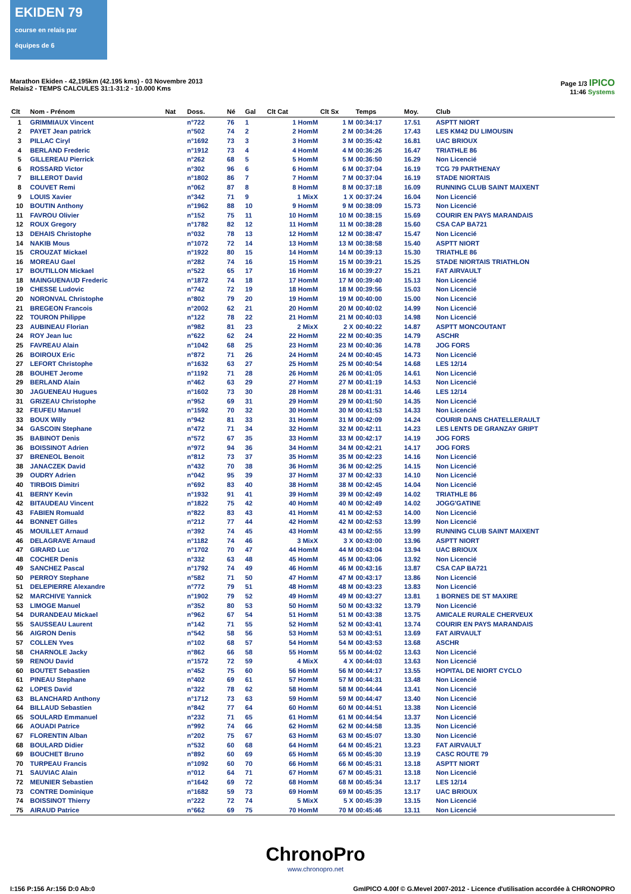EKIDEN 79
course en relais par équipes de 6
Marathon Ekiden - 42,195km (42.195 kms) - 03 Novembre 2013
Relais2 - TEMPS CALCULES 31:1-31:2 - 10.000 Kms
Page 1/3 IPICO
11:46 Systems
| Clt | Nom - Prénom | Nat | Doss. | Né | Gal | Clt Cat | Clt Sx | Temps | Moy. | Club |
| --- | --- | --- | --- | --- | --- | --- | --- | --- | --- | --- |
| 1 | GRIMMIAUX Vincent | | n°722 | 76 | 1 | 1 HomM | 1 M | 00:34:17 | 17.51 | ASPTT NIORT |
| 2 | PAYET Jean patrick | | n°502 | 74 | 2 | 2 HomM | 2 M | 00:34:26 | 17.43 | LES KM42 DU LIMOUSIN |
| 3 | PILLAC Ciryl | | n°1692 | 73 | 3 | 3 HomM | 3 M | 00:35:42 | 16.81 | UAC BRIOUX |
| 4 | BERLAND Frederic | | n°1912 | 73 | 4 | 4 HomM | 4 M | 00:36:26 | 16.47 | TRIATHLE 86 |
| 5 | GILLEREAU Pierrick | | n°262 | 68 | 5 | 5 HomM | 5 M | 00:36:50 | 16.29 | Non Licencié |
| 6 | ROSSARD Victor | | n°302 | 96 | 6 | 6 HomM | 6 M | 00:37:04 | 16.19 | TCG 79 PARTHENAY |
| 7 | BILLEROT David | | n°1802 | 86 | 7 | 7 HomM | 7 M | 00:37:04 | 16.19 | STADE NIORTAIS |
| 8 | COUVET Remi | | n°062 | 87 | 8 | 8 HomM | 8 M | 00:37:18 | 16.09 | RUNNING CLUB SAINT MAIXENT |
| 9 | LOUIS Xavier | | n°342 | 71 | 9 | 1 MixX | 1 X | 00:37:24 | 16.04 | Non Licencié |
| 10 | BOUTIN Anthony | | n°1962 | 88 | 10 | 9 HomM | 9 M | 00:38:09 | 15.73 | Non Licencié |
| 11 | FAVROU Olivier | | n°152 | 75 | 11 | 10 HomM | 10 M | 00:38:15 | 15.69 | COURIR EN PAYS MARANDAIS |
| 12 | ROUX Gregory | | n°1782 | 82 | 12 | 11 HomM | 11 M | 00:38:28 | 15.60 | CSA CAP BA721 |
| 13 | DEHAIS Christophe | | n°032 | 78 | 13 | 12 HomM | 12 M | 00:38:47 | 15.47 | Non Licencié |
| 14 | NAKIB Mous | | n°1072 | 72 | 14 | 13 HomM | 13 M | 00:38:58 | 15.40 | ASPTT NIORT |
| 15 | CROUZAT Mickael | | n°1922 | 80 | 15 | 14 HomM | 14 M | 00:39:13 | 15.30 | TRIATHLE 86 |
| 16 | MOREAU Gael | | n°282 | 74 | 16 | 15 HomM | 15 M | 00:39:21 | 15.25 | STADE NIORTAIS TRIATHLON |
| 17 | BOUTILLON Mickael | | n°522 | 65 | 17 | 16 HomM | 16 M | 00:39:27 | 15.21 | FAT AIRVAULT |
| 18 | MAINGUENAUD Frederic | | n°1872 | 74 | 18 | 17 HomM | 17 M | 00:39:40 | 15.13 | Non Licencié |
| 19 | CHESSE Ludovic | | n°742 | 72 | 19 | 18 HomM | 18 M | 00:39:56 | 15.03 | Non Licencié |
| 20 | NORONVAL Christophe | | n°802 | 79 | 20 | 19 HomM | 19 M | 00:40:00 | 15.00 | Non Licencié |
| 21 | BREGEON Francois | | n°2002 | 62 | 21 | 20 HomM | 20 M | 00:40:02 | 14.99 | Non Licencié |
| 22 | TOURON Philippe | | n°122 | 78 | 22 | 21 HomM | 21 M | 00:40:03 | 14.98 | Non Licencié |
| 23 | AUBINEAU Florian | | n°982 | 81 | 23 | 2 MixX | 2 X | 00:40:22 | 14.87 | ASPTT MONCOUTANT |
| 24 | ROY Jean luc | | n°622 | 62 | 24 | 22 HomM | 22 M | 00:40:35 | 14.79 | ASCHR |
| 25 | FAVREAU Alain | | n°1042 | 68 | 25 | 23 HomM | 23 M | 00:40:36 | 14.78 | JOG FORS |
| 26 | BOIROUX Eric | | n°872 | 71 | 26 | 24 HomM | 24 M | 00:40:45 | 14.73 | Non Licencié |
| 27 | LEFORT Christophe | | n°1632 | 63 | 27 | 25 HomM | 25 M | 00:40:54 | 14.68 | LES 12/14 |
| 28 | BOUHET Jerome | | n°1192 | 71 | 28 | 26 HomM | 26 M | 00:41:05 | 14.61 | Non Licencié |
| 29 | BERLAND Alain | | n°462 | 63 | 29 | 27 HomM | 27 M | 00:41:19 | 14.53 | Non Licencié |
| 30 | JAGUENEAU Hugues | | n°1602 | 73 | 30 | 28 HomM | 28 M | 00:41:31 | 14.46 | LES 12/14 |
| 31 | GRIZEAU Christophe | | n°952 | 69 | 31 | 29 HomM | 29 M | 00:41:50 | 14.35 | Non Licencié |
| 32 | FEUFEU Manuel | | n°1592 | 70 | 32 | 30 HomM | 30 M | 00:41:53 | 14.33 | Non Licencié |
| 33 | BOUX Willy | | n°942 | 81 | 33 | 31 HomM | 31 M | 00:42:09 | 14.24 | COURIR DANS CHATELLERAULT |
| 34 | GASCOIN Stephane | | n°472 | 71 | 34 | 32 HomM | 32 M | 00:42:11 | 14.23 | LES LENTS DE GRANZAY GRIPT |
| 35 | BABINOT Denis | | n°572 | 67 | 35 | 33 HomM | 33 M | 00:42:17 | 14.19 | JOG FORS |
| 36 | BOISSINOT Adrien | | n°972 | 94 | 36 | 34 HomM | 34 M | 00:42:21 | 14.17 | JOG FORS |
| 37 | BRENEOL Benoit | | n°812 | 73 | 37 | 35 HomM | 35 M | 00:42:23 | 14.16 | Non Licencié |
| 38 | JANACZEK David | | n°432 | 70 | 38 | 36 HomM | 36 M | 00:42:25 | 14.15 | Non Licencié |
| 39 | OUDRY Adrien | | n°042 | 95 | 39 | 37 HomM | 37 M | 00:42:33 | 14.10 | Non Licencié |
| 40 | TIRBOIS Dimitri | | n°692 | 83 | 40 | 38 HomM | 38 M | 00:42:45 | 14.04 | Non Licencié |
| 41 | BERNY Kevin | | n°1932 | 91 | 41 | 39 HomM | 39 M | 00:42:49 | 14.02 | TRIATHLE 86 |
| 42 | BITAUDEAU Vincent | | n°1822 | 75 | 42 | 40 HomM | 40 M | 00:42:49 | 14.02 | JOGG'GATINE |
| 43 | FABIEN Romuald | | n°822 | 83 | 43 | 41 HomM | 41 M | 00:42:53 | 14.00 | Non Licencié |
| 44 | BONNET Gilles | | n°212 | 77 | 44 | 42 HomM | 42 M | 00:42:53 | 13.99 | Non Licencié |
| 45 | MOUILLET Arnaud | | n°392 | 74 | 45 | 43 HomM | 43 M | 00:42:55 | 13.99 | RUNNING CLUB SAINT MAIXENT |
| 46 | DELAGRAVE Arnaud | | n°1182 | 74 | 46 | 3 MixX | 3 X | 00:43:00 | 13.96 | ASPTT NIORT |
| 47 | GIRARD Luc | | n°1702 | 70 | 47 | 44 HomM | 44 M | 00:43:04 | 13.94 | UAC BRIOUX |
| 48 | COCHER Denis | | n°332 | 63 | 48 | 45 HomM | 45 M | 00:43:06 | 13.92 | Non Licencié |
| 49 | SANCHEZ Pascal | | n°1792 | 74 | 49 | 46 HomM | 46 M | 00:43:16 | 13.87 | CSA CAP BA721 |
| 50 | PERROY Stephane | | n°582 | 71 | 50 | 47 HomM | 47 M | 00:43:17 | 13.86 | Non Licencié |
| 51 | DELEPIERRE Alexandre | | n°772 | 79 | 51 | 48 HomM | 48 M | 00:43:23 | 13.83 | Non Licencié |
| 52 | MARCHIVE Yannick | | n°1902 | 79 | 52 | 49 HomM | 49 M | 00:43:27 | 13.81 | 1 BORNES DE ST MAXIRE |
| 53 | LIMOGE Manuel | | n°352 | 80 | 53 | 50 HomM | 50 M | 00:43:32 | 13.79 | Non Licencié |
| 54 | DURANDEAU Mickael | | n°962 | 67 | 54 | 51 HomM | 51 M | 00:43:38 | 13.75 | AMICALE RURALE CHERVEUX |
| 55 | SAUSSEAU Laurent | | n°142 | 71 | 55 | 52 HomM | 52 M | 00:43:41 | 13.74 | COURIR EN PAYS MARANDAIS |
| 56 | AIGRON Denis | | n°542 | 58 | 56 | 53 HomM | 53 M | 00:43:51 | 13.69 | FAT AIRVAULT |
| 57 | COLLEN Yves | | n°102 | 68 | 57 | 54 HomM | 54 M | 00:43:53 | 13.68 | ASCHR |
| 58 | CHARNOLE Jacky | | n°862 | 66 | 58 | 55 HomM | 55 M | 00:44:02 | 13.63 | Non Licencié |
| 59 | RENOU David | | n°1572 | 72 | 59 | 4 MixX | 4 X | 00:44:03 | 13.63 | Non Licencié |
| 60 | BOUTET Sebastien | | n°452 | 75 | 60 | 56 HomM | 56 M | 00:44:17 | 13.55 | HOPITAL DE NIORT CYCLO |
| 61 | PINEAU Stephane | | n°402 | 69 | 61 | 57 HomM | 57 M | 00:44:31 | 13.48 | Non Licencié |
| 62 | LOPES David | | n°322 | 78 | 62 | 58 HomM | 58 M | 00:44:44 | 13.41 | Non Licencié |
| 63 | BLANCHARD Anthony | | n°1712 | 73 | 63 | 59 HomM | 59 M | 00:44:47 | 13.40 | Non Licencié |
| 64 | BILLAUD Sebastien | | n°842 | 77 | 64 | 60 HomM | 60 M | 00:44:51 | 13.38 | Non Licencié |
| 65 | SOULARD Emmanuel | | n°232 | 71 | 65 | 61 HomM | 61 M | 00:44:54 | 13.37 | Non Licencié |
| 66 | AOUADI Patrice | | n°992 | 74 | 66 | 62 HomM | 62 M | 00:44:58 | 13.35 | Non Licencié |
| 67 | FLORENTIN Alban | | n°202 | 75 | 67 | 63 HomM | 63 M | 00:45:07 | 13.30 | Non Licencié |
| 68 | BOULARD Didier | | n°532 | 60 | 68 | 64 HomM | 64 M | 00:45:21 | 13.23 | FAT AIRVAULT |
| 69 | BOUCHET Bruno | | n°892 | 60 | 69 | 65 HomM | 65 M | 00:45:30 | 13.19 | CASC ROUTE 79 |
| 70 | TURPEAU Francis | | n°1092 | 60 | 70 | 66 HomM | 66 M | 00:45:31 | 13.18 | ASPTT NIORT |
| 71 | SAUVIAC Alain | | n°012 | 64 | 71 | 67 HomM | 67 M | 00:45:31 | 13.18 | Non Licencié |
| 72 | MEUNIER Sebastien | | n°1642 | 69 | 72 | 68 HomM | 68 M | 00:45:34 | 13.17 | LES 12/14 |
| 73 | CONTRE Dominique | | n°1682 | 59 | 73 | 69 HomM | 69 M | 00:45:35 | 13.17 | UAC BRIOUX |
| 74 | BOISSINOT Thierry | | n°222 | 72 | 74 | 5 MixX | 5 X | 00:45:39 | 13.15 | Non Licencié |
| 75 | AIRAUD Patrice | | n°662 | 69 | 75 | 70 HomM | 70 M | 00:45:46 | 13.11 | Non Licencié |
ChronoPro
www.chronopro.net
I:156 P:156 Ar:156 D:0 Ab:0 GmIPICO 4.00f © G.Mevel 2007-2012 - Licence d'utilisation accordée à CHRONOPRO